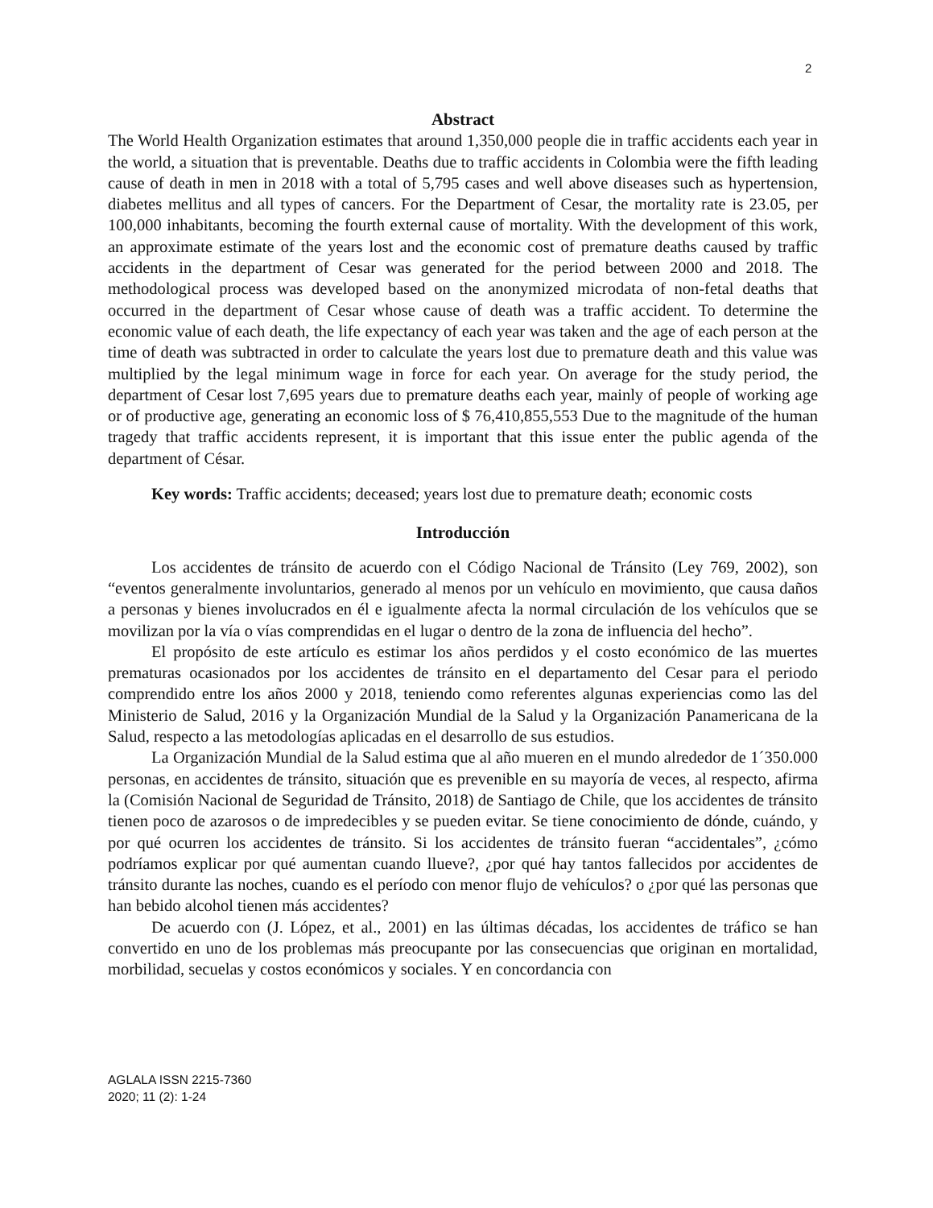2
Abstract
The World Health Organization estimates that around 1,350,000 people die in traffic accidents each year in the world, a situation that is preventable. Deaths due to traffic accidents in Colombia were the fifth leading cause of death in men in 2018 with a total of 5,795 cases and well above diseases such as hypertension, diabetes mellitus and all types of cancers. For the Department of Cesar, the mortality rate is 23.05, per 100,000 inhabitants, becoming the fourth external cause of mortality. With the development of this work, an approximate estimate of the years lost and the economic cost of premature deaths caused by traffic accidents in the department of Cesar was generated for the period between 2000 and 2018. The methodological process was developed based on the anonymized microdata of non-fetal deaths that occurred in the department of Cesar whose cause of death was a traffic accident. To determine the economic value of each death, the life expectancy of each year was taken and the age of each person at the time of death was subtracted in order to calculate the years lost due to premature death and this value was multiplied by the legal minimum wage in force for each year. On average for the study period, the department of Cesar lost 7,695 years due to premature deaths each year, mainly of people of working age or of productive age, generating an economic loss of $ 76,410,855,553 Due to the magnitude of the human tragedy that traffic accidents represent, it is important that this issue enter the public agenda of the department of César.
Key words: Traffic accidents; deceased; years lost due to premature death; economic costs
Introducción
Los accidentes de tránsito de acuerdo con el Código Nacional de Tránsito (Ley 769, 2002), son “eventos generalmente involuntarios, generado al menos por un vehículo en movimiento, que causa daños a personas y bienes involucrados en él e igualmente afecta la normal circulación de los vehículos que se movilizan por la vía o vías comprendidas en el lugar o dentro de la zona de influencia del hecho”.
El propósito de este artículo es estimar los años perdidos y el costo económico de las muertes prematuras ocasionados por los accidentes de tránsito en el departamento del Cesar para el periodo comprendido entre los años 2000 y 2018, teniendo como referentes algunas experiencias como las del Ministerio de Salud, 2016 y la Organización Mundial de la Salud y la Organización Panamericana de la Salud, respecto a las metodologías aplicadas en el desarrollo de sus estudios.
La Organización Mundial de la Salud estima que al año mueren en el mundo alrededor de 1´350.000 personas, en accidentes de tránsito, situación que es prevenible en su mayoría de veces, al respecto, afirma la (Comisión Nacional de Seguridad de Tránsito, 2018) de Santiago de Chile, que los accidentes de tránsito tienen poco de azarosos o de impredecibles y se pueden evitar. Se tiene conocimiento de dónde, cuándo, y por qué ocurren los accidentes de tránsito. Si los accidentes de tránsito fueran “accidentales”, ¿cómo podríamos explicar por qué aumentan cuando llueve?, ¿por qué hay tantos fallecidos por accidentes de tránsito durante las noches, cuando es el período con menor flujo de vehículos? o ¿por qué las personas que han bebido alcohol tienen más accidentes?
De acuerdo con (J. López, et al., 2001) en las últimas décadas, los accidentes de tráfico se han convertido en uno de los problemas más preocupante por las consecuencias que originan en mortalidad, morbilidad, secuelas y costos económicos y sociales. Y en concordancia con
AGLALA ISSN 2215-7360
2020; 11 (2): 1-24